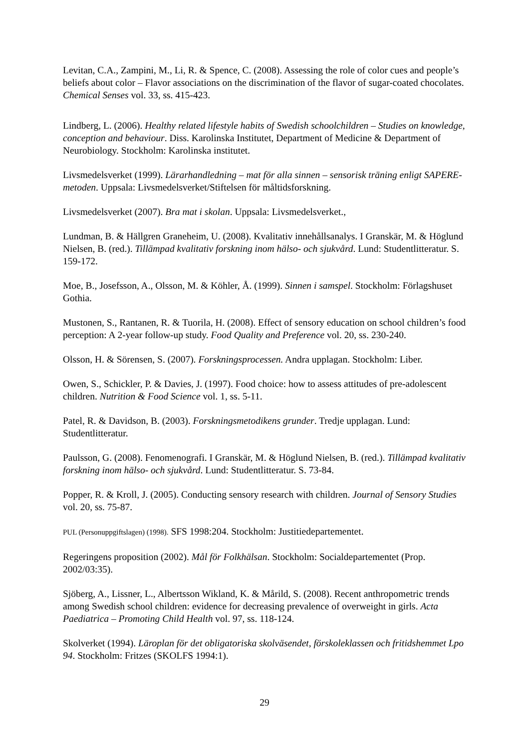Levitan, C.A., Zampini, M., Li, R. & Spence, C. (2008). Assessing the role of color cues and people’s beliefs about color – Flavor associations on the discrimination of the flavor of sugar-coated chocolates. Chemical Senses vol. 33, ss. 415-423.
Lindberg, L. (2006). Healthy related lifestyle habits of Swedish schoolchildren – Studies on knowledge, conception and behaviour. Diss. Karolinska Institutet, Department of Medicine & Department of Neurobiology. Stockholm: Karolinska institutet.
Livsmedelsverket (1999). Lärarhandledning – mat för alla sinnen – sensorisk träning enligt SAPERE-metoden. Uppsala: Livsmedelsverket/Stiftelsen för måltidsforskning.
Livsmedelsverket (2007). Bra mat i skolan. Uppsala: Livsmedelsverket.,
Lundman, B. & Hällgren Graneheim, U. (2008). Kvalitativ innehållsanalys. I Granskär, M. & Höglund Nielsen, B. (red.). Tillämpad kvalitativ forskning inom hälso- och sjukvård. Lund: Studentlitteratur. S. 159-172.
Moe, B., Josefsson, A., Olsson, M. & Köhler, Å. (1999). Sinnen i samspel. Stockholm: Förlagshuset Gothia.
Mustonen, S., Rantanen, R. & Tuorila, H. (2008). Effect of sensory education on school children’s food perception: A 2-year follow-up study. Food Quality and Preference vol. 20, ss. 230-240.
Olsson, H. & Sörensen, S. (2007). Forskningsprocessen. Andra upplagan. Stockholm: Liber.
Owen, S., Schickler, P. & Davies, J. (1997). Food choice: how to assess attitudes of pre-adolescent children. Nutrition & Food Science vol. 1, ss. 5-11.
Patel, R. & Davidson, B. (2003). Forskningsmetodikens grunder. Tredje upplagan. Lund: Studentlitteratur.
Paulsson, G. (2008). Fenomenografi. I Granskär, M. & Höglund Nielsen, B. (red.). Tillämpad kvalitativ forskning inom hälso- och sjukvård. Lund: Studentlitteratur. S. 73-84.
Popper, R. & Kroll, J. (2005). Conducting sensory research with children. Journal of Sensory Studies vol. 20, ss. 75-87.
PUL (Personuppgiftslagen) (1998). SFS 1998:204. Stockholm: Justitiedepartementet.
Regeringens proposition (2002). Mål för Folkhälsan. Stockholm: Socialdepartementet (Prop. 2002/03:35).
Sjöberg, A., Lissner, L., Albertsson Wikland, K. & Mårild, S. (2008). Recent anthropometric trends among Swedish school children: evidence for decreasing prevalence of overweight in girls. Acta Paediatrica – Promoting Child Health vol. 97, ss. 118-124.
Skolverket (1994). Läroplan för det obligatoriska skolväsendet, förskoleklassen och fritidshemmet Lpo 94. Stockholm: Fritzes (SKOLFS 1994:1).
29